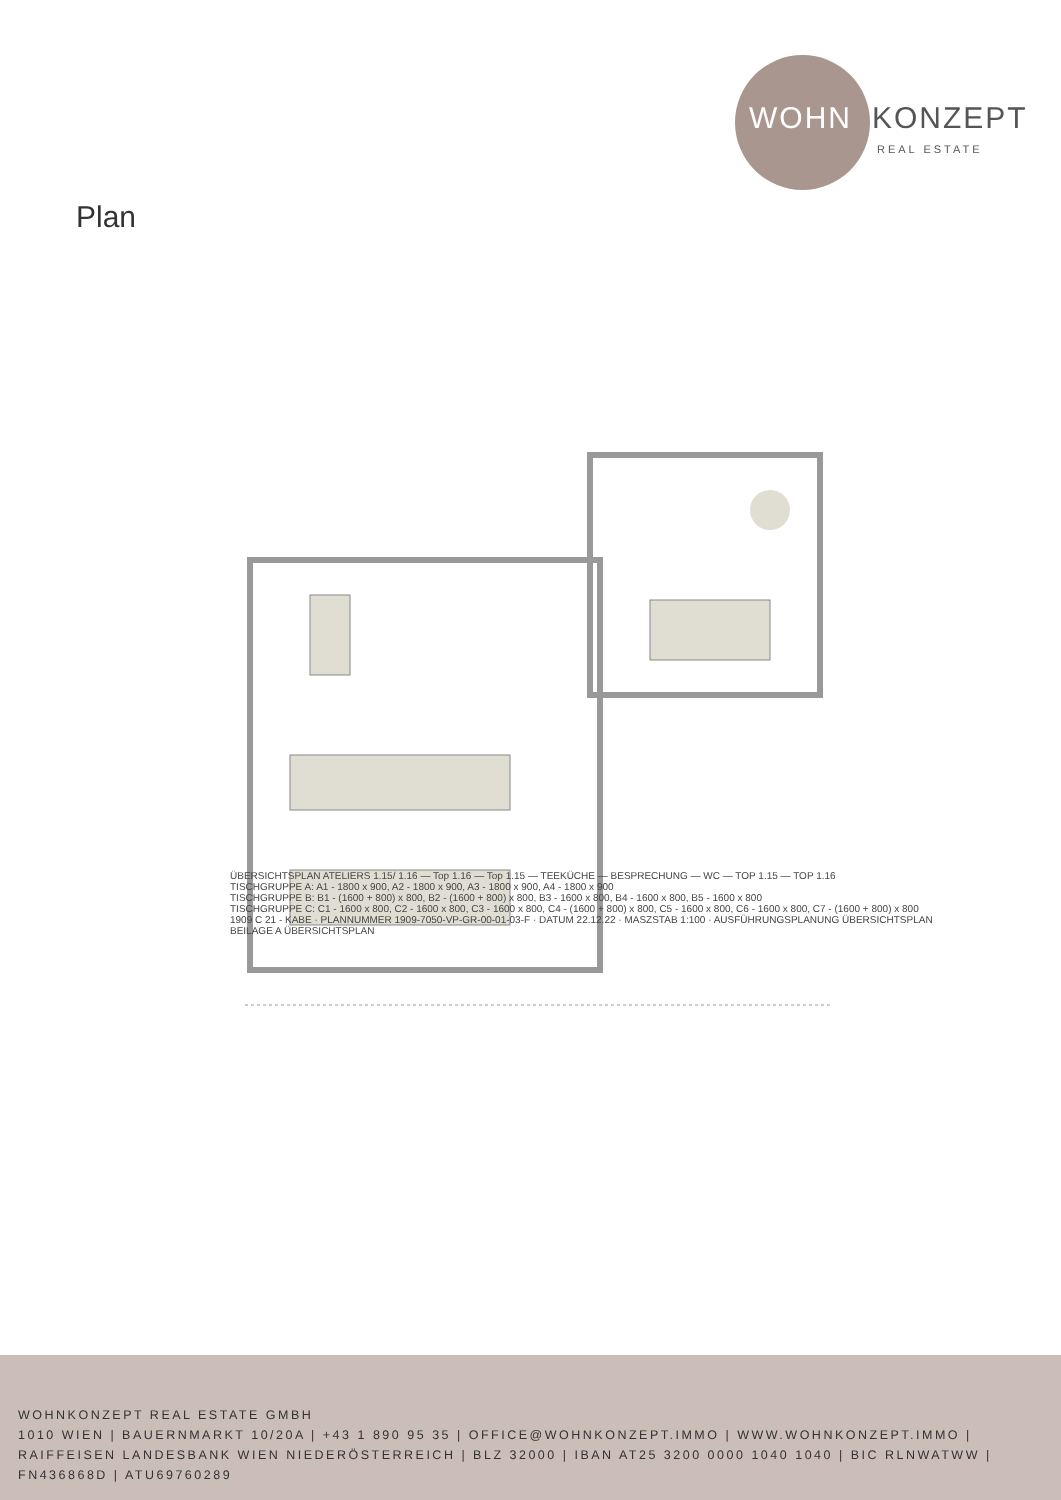WOHN KONZEPT
REAL ESTATE
Plan
ÜBERSICHTSPLAN ATELIERS 1.15/ 1.16 — Top 1.16 — Top 1.15 — TEEKÜCHE — BESPRECHUNG — WC — TOP 1.15 — TOP 1.16
TISCHGRUPPE A: A1 - 1800 x 900, A2 - 1800 x 900, A3 - 1800 x 900, A4 - 1800 x 900
TISCHGRUPPE B: B1 - (1600 + 800) x 800, B2 - (1600 + 800) x 800, B3 - 1600 x 800, B4 - 1600 x 800, B5 - 1600 x 800
TISCHGRUPPE C: C1 - 1600 x 800, C2 - 1600 x 800, C3 - 1600 x 800, C4 - (1600 + 800) x 800, C5 - 1600 x 800, C6 - 1600 x 800, C7 - (1600 + 800) x 800
1909 C 21 - KABE · PLANNUMMER 1909-7050-VP-GR-00-01-03-F · DATUM 22.12.22 · MASZSTAB 1:100 · AUSFÜHRUNGSPLANUNG ÜBERSICHTSPLAN
BEILAGE A ÜBERSICHTSPLAN
WOHNKONZEPT REAL ESTATE GMBH
1010 WIEN | BAUERNMARKT 10/20A | +43 1 890 95 35 | OFFICE@WOHNKONZEPT.IMMO | WWW.WOHNKONZEPT.IMMO | RAIFFEISEN LANDESBANK WIEN NIEDERÖSTERREICH | BLZ 32000 | IBAN AT25 3200 0000 1040 1040 | BIC RLNWATWW | FN436868D | ATU69760289